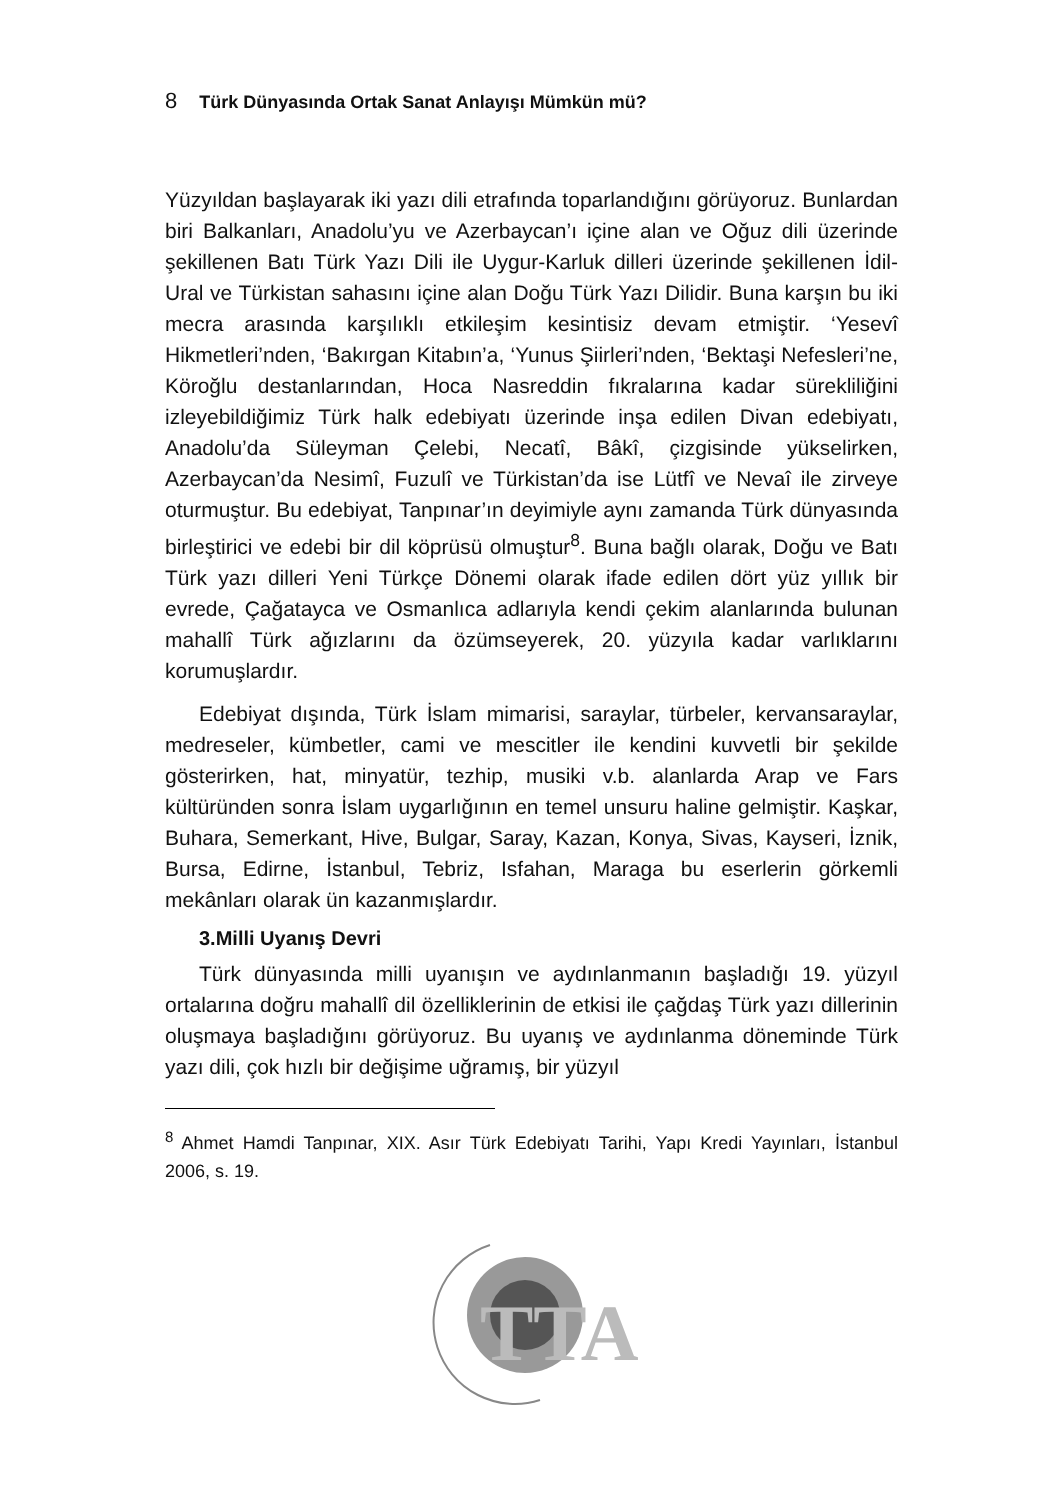8 Türk Dünyasında Ortak Sanat Anlayışı Mümkün mü?
Yüzyıldan başlayarak iki yazı dili etrafında toparlandığını görüyoruz. Bunlardan biri Balkanları, Anadolu’yu ve Azerbaycan’ı içine alan ve Oğuz dili üzerinde şekillenen Batı Türk Yazı Dili ile Uygur-Karluk dilleri üzerinde şekillenen İdil-Ural ve Türkistan sahasını içine alan Doğu Türk Yazı Dilidir. Buna karşın bu iki mecra arasında karşılıklı etkileşim kesintisiz devam etmiştir. ‘Yesevî Hikmetleri’nden, ‘Bakırgan Kitabın’a, ‘Yunus Şiirleri’nden, ‘Bektaşi Nefesleri’ne, Köroğlu destanlarından, Hoca Nasreddin fıkralarına kadar sürekliliğini izleyebildiğimiz Türk halk edebiyatı üzerinde inşa edilen Divan edebiyatı, Anadolu’da Süleyman Çelebi, Necatî, Bâkî, çizgisinde yükselirken, Azerbaycan’da Nesimî, Fuzulî ve Türkistan’da ise Lütfî ve Nevaî ile zirveye oturmuştur. Bu edebiyat, Tanpınar’ın deyimiyle aynı zamanda Türk dünyasında birleştirici ve edebi bir dil köprüsü olmuştur<sup>8</sup>. Buna bağlı olarak, Doğu ve Batı Türk yazı dilleri Yeni Türkçe Dönemi olarak ifade edilen dört yüz yıllık bir evrede, Çağatayca ve Osmanlıca adlarıyla kendi çekim alanlarında bulunan mahallî Türk ağızlarını da özümseyerek, 20. yüzyıla kadar varlıklarını korumuşlardır.
Edebiyat dışında, Türk İslam mimarisi, saraylar, türbeler, kervansaraylar, medreseler, kümbetler, cami ve mescitler ile kendini kuvvetli bir şekilde gösterirken, hat, minyatür, tezhip, musiki v.b. alanlarda Arap ve Fars kültüründen sonra İslam uygarlığının en temel unsuru haline gelmiştir. Kaşkar, Buhara, Semerkant, Hive, Bulgar, Saray, Kazan, Konya, Sivas, Kayseri, İznik, Bursa, Edirne, İstanbul, Tebriz, Isfahan, Maraga bu eserlerin görkemli mekânları olarak ün kazanmışlardır.
3.Milli Uyanış Devri
Türk dünyasında milli uyanışın ve aydınlanmanın başladığı 19. yüzyıl ortalarına doğru mahallî dil özelliklerinin de etkisi ile çağdaş Türk yazı dillerinin oluşmaya başladığını görüyoruz. Bu uyanış ve aydınlanma döneminde Türk yazı dili, çok hızlı bir değişime uğramış, bir yüzyıl
<sup>8</sup> Ahmet Hamdi Tanpınar, XIX. Asır Türk Edebiyatı Tarihi, Yapı Kredi Yayınları, İstanbul 2006, s. 19.
TTA